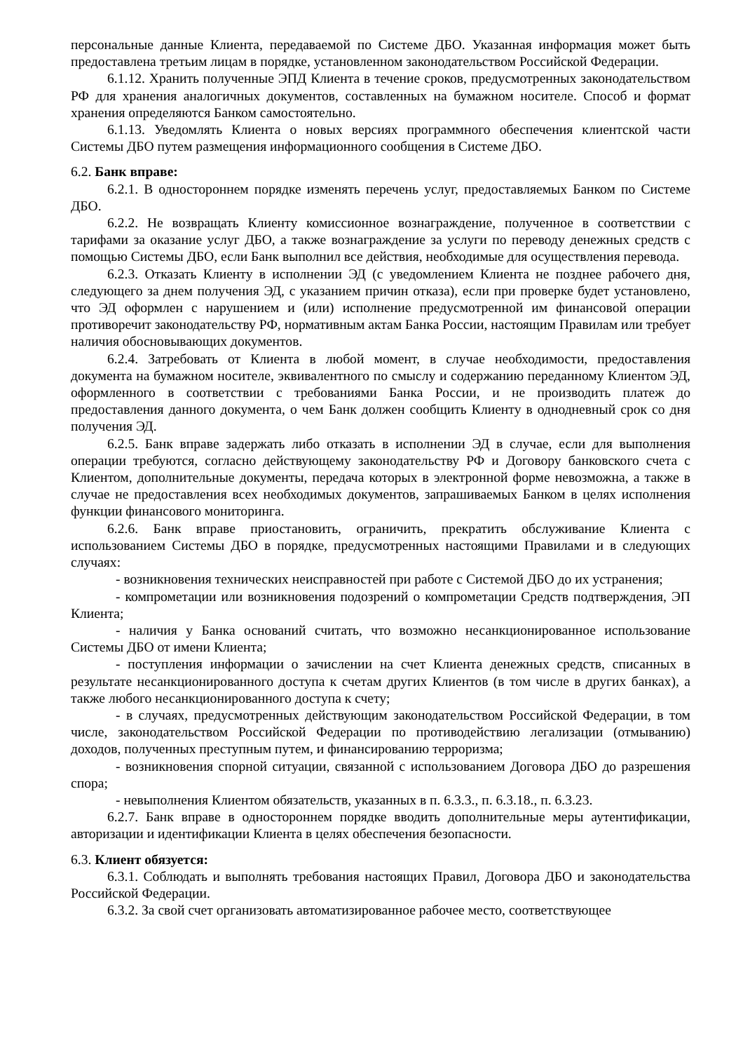персональные данные Клиента, передаваемой по Системе ДБО. Указанная информация может быть предоставлена третьим лицам в порядке, установленном законодательством Российской Федерации.
6.1.12. Хранить полученные ЭПД Клиента в течение сроков, предусмотренных законодательством РФ для хранения аналогичных документов, составленных на бумажном носителе. Способ и формат хранения определяются Банком самостоятельно.
6.1.13. Уведомлять Клиента о новых версиях программного обеспечения клиентской части Системы ДБО путем размещения информационного сообщения в Системе ДБО.
6.2. Банк вправе:
6.2.1. В одностороннем порядке изменять перечень услуг, предоставляемых Банком по Системе ДБО.
6.2.2. Не возвращать Клиенту комиссионное вознаграждение, полученное в соответствии с тарифами за оказание услуг ДБО, а также вознаграждение за услуги по переводу денежных средств с помощью Системы ДБО, если Банк выполнил все действия, необходимые для осуществления перевода.
6.2.3. Отказать Клиенту в исполнении ЭД (с уведомлением Клиента не позднее рабочего дня, следующего за днем получения ЭД, с указанием причин отказа), если при проверке будет установлено, что ЭД оформлен с нарушением и (или) исполнение предусмотренной им финансовой операции противоречит законодательству РФ, нормативным актам Банка России, настоящим Правилам или требует наличия обосновывающих документов.
6.2.4. Затребовать от Клиента в любой момент, в случае необходимости, предоставления документа на бумажном носителе, эквивалентного по смыслу и содержанию переданному Клиентом ЭД, оформленного в соответствии с требованиями Банка России, и не производить платеж до предоставления данного документа, о чем Банк должен сообщить Клиенту в однодневный срок со дня получения ЭД.
6.2.5. Банк вправе задержать либо отказать в исполнении ЭД в случае, если для выполнения операции требуются, согласно действующему законодательству РФ и Договору банковского счета с Клиентом, дополнительные документы, передача которых в электронной форме невозможна, а также в случае не предоставления всех необходимых документов, запрашиваемых Банком в целях исполнения функции финансового мониторинга.
6.2.6. Банк вправе приостановить, ограничить, прекратить обслуживание Клиента с использованием Системы ДБО в порядке, предусмотренных настоящими Правилами и в следующих случаях:
- возникновения технических неисправностей при работе с Системой ДБО до их устранения;
- компрометации или возникновения подозрений о компрометации Средств подтверждения, ЭП Клиента;
- наличия у Банка оснований считать, что возможно несанкционированное использование Системы ДБО от имени Клиента;
- поступления информации о зачислении на счет Клиента денежных средств, списанных в результате несанкционированного доступа к счетам других Клиентов (в том числе в других банках), а также любого несанкционированного доступа к счету;
- в случаях, предусмотренных действующим законодательством Российской Федерации, в том числе, законодательством Российской Федерации по противодействию легализации (отмыванию) доходов, полученных преступным путем, и финансированию терроризма;
- возникновения спорной ситуации, связанной с использованием Договора ДБО до разрешения спора;
- невыполнения Клиентом обязательств, указанных в п. 6.3.3., п. 6.3.18., п. 6.3.23.
6.2.7. Банк вправе в одностороннем порядке вводить дополнительные меры аутентификации, авторизации и идентификации Клиента в целях обеспечения безопасности.
6.3. Клиент обязуется:
6.3.1. Соблюдать и выполнять требования настоящих Правил, Договора ДБО и законодательства Российской Федерации.
6.3.2. За свой счет организовать автоматизированное рабочее место, соответствующее